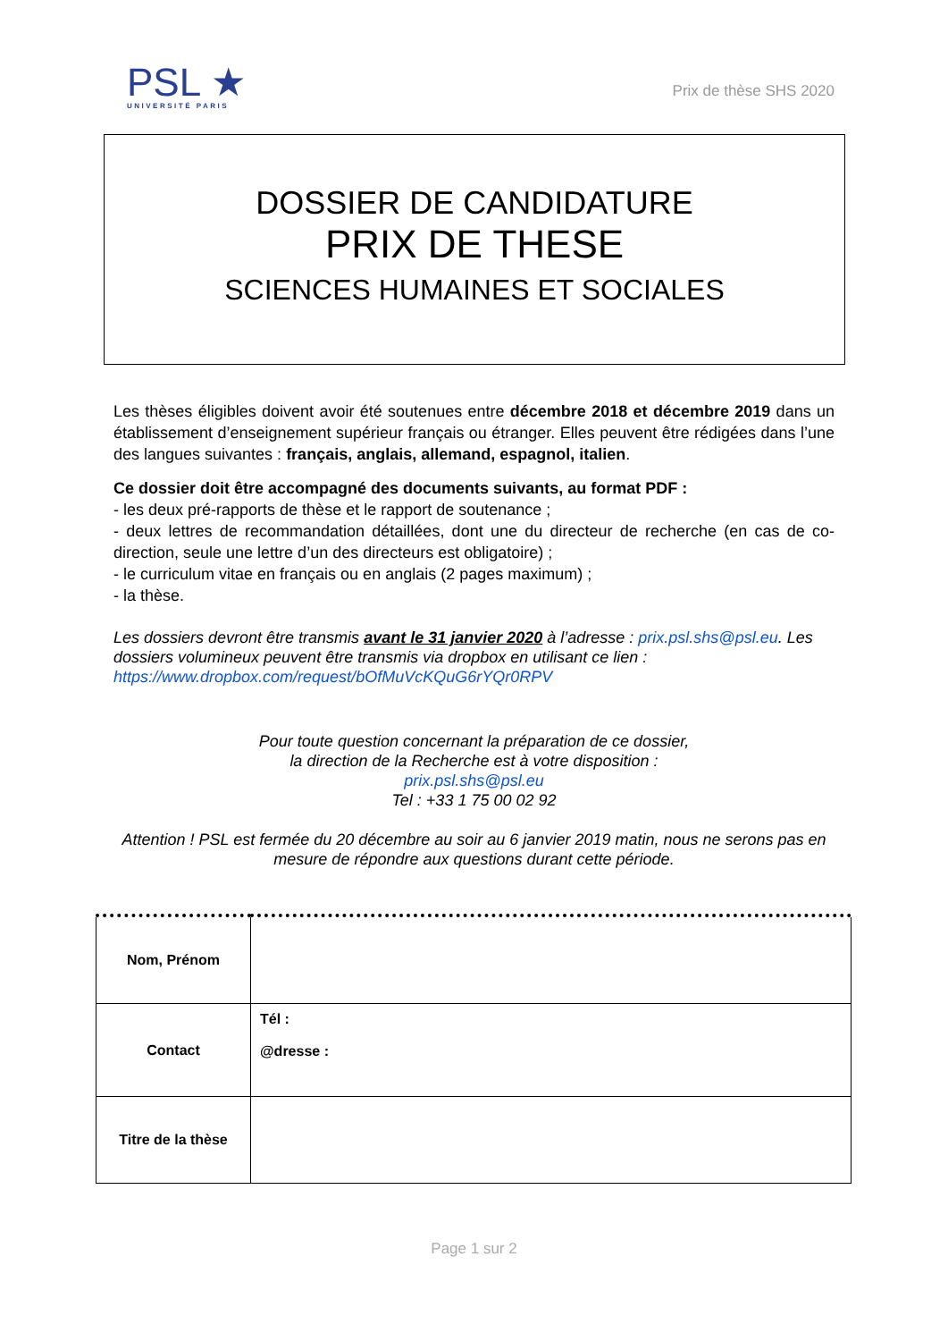PSL ★
UNIVERSITÉ PARIS
Prix de thèse SHS 2020
DOSSIER DE CANDIDATURE
PRIX DE THESE
SCIENCES HUMAINES ET SOCIALES
Les thèses éligibles doivent avoir été soutenues entre décembre 2018 et décembre 2019 dans un établissement d’enseignement supérieur français ou étranger. Elles peuvent être rédigées dans l’une des langues suivantes : français, anglais, allemand, espagnol, italien.
Ce dossier doit être accompagné des documents suivants, au format PDF :
- les deux pré-rapports de thèse et le rapport de soutenance ;
- deux lettres de recommandation détaillées, dont une du directeur de recherche (en cas de co-direction, seule une lettre d’un des directeurs est obligatoire) ;
- le curriculum vitae en français ou en anglais (2 pages maximum) ;
- la thèse.
Les dossiers devront être transmis avant le 31 janvier 2020 à l’adresse : prix.psl.shs@psl.eu. Les dossiers volumineux peuvent être transmis via dropbox en utilisant ce lien : https://www.dropbox.com/request/bOfMuVcKQuG6rYQr0RPV
Pour toute question concernant la préparation de ce dossier,
la direction de la Recherche est à votre disposition :
prix.psl.shs@psl.eu
Tel : +33 1 75 00 02 92
Attention ! PSL est fermée du 20 décembre au soir au 6 janvier 2019 matin, nous ne serons pas en mesure de répondre aux questions durant cette période.
| Nom, Prénom | |
| Contact | Tél : @dresse : |
| Titre de la thèse | |
Page 1 sur 2